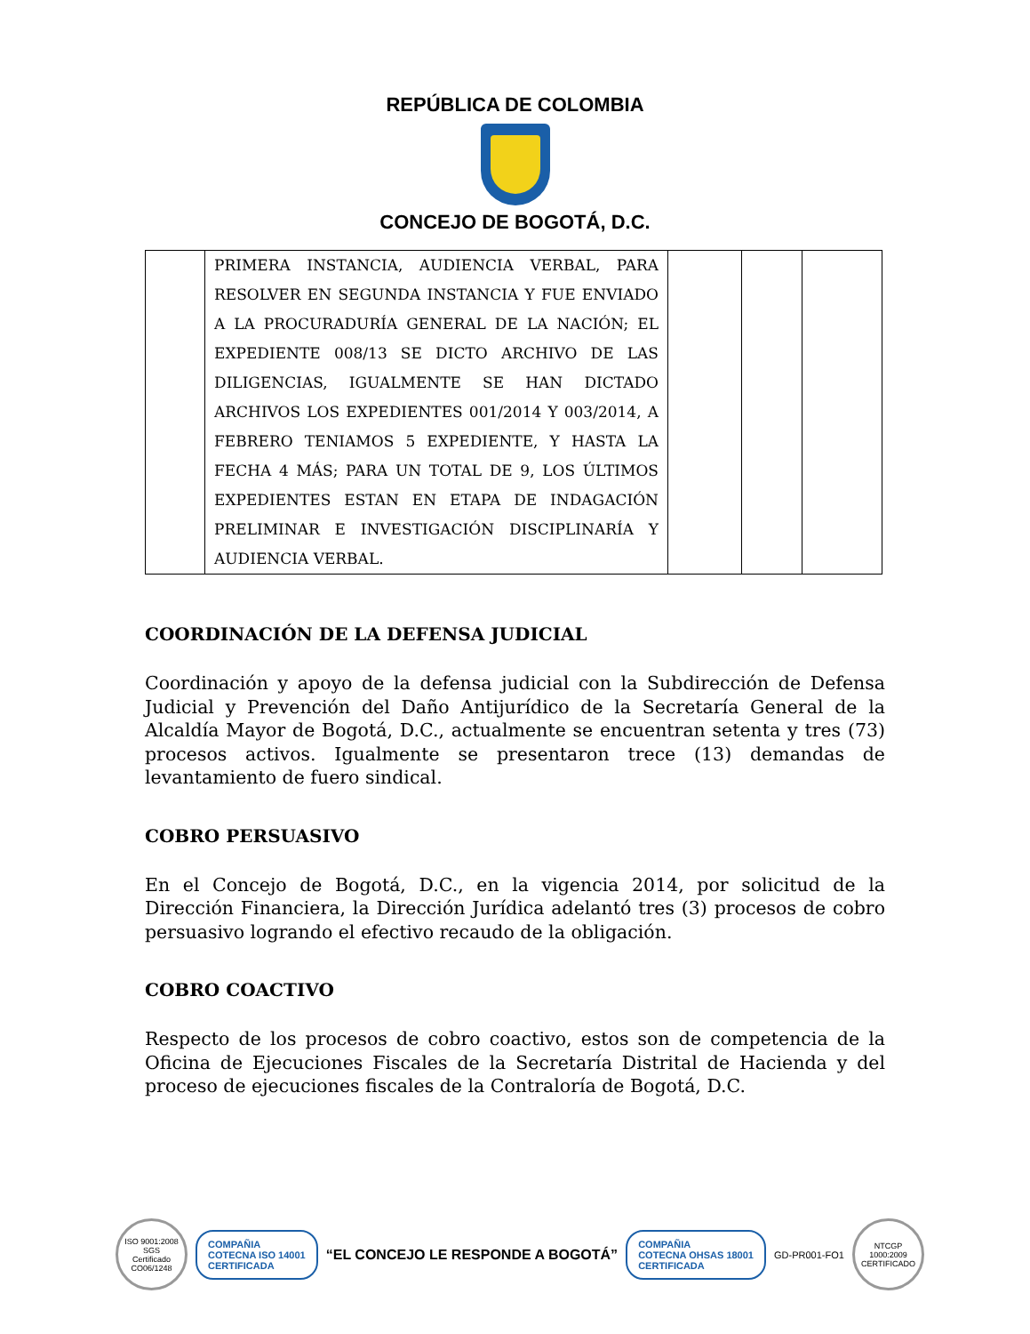REPÚBLICA DE COLOMBIA
CONCEJO DE BOGOTÁ, D.C.
| | PRIMERA INSTANCIA, AUDIENCIA VERBAL, PARA RESOLVER EN SEGUNDA INSTANCIA Y FUE ENVIADO A LA PROCURADURÍA GENERAL DE LA NACIÓN; EL EXPEDIENTE 008/13 SE DICTO ARCHIVO DE LAS DILIGENCIAS, IGUALMENTE SE HAN DICTADO ARCHIVOS LOS EXPEDIENTES 001/2014 Y 003/2014, A FEBRERO TENIAMOS 5 EXPEDIENTE, Y HASTA LA FECHA 4 MÁS; PARA UN TOTAL DE 9, LOS ÚLTIMOS EXPEDIENTES ESTAN EN ETAPA DE INDAGACIÓN PRELIMINAR E INVESTIGACIÓN DISCIPLINARÍA Y AUDIENCIA VERBAL. | | | |
COORDINACIÓN DE LA DEFENSA JUDICIAL
Coordinación y apoyo de la defensa judicial con la Subdirección de Defensa Judicial y Prevención del Daño Antijurídico de la Secretaría General de la Alcaldía Mayor de Bogotá, D.C., actualmente se encuentran setenta y tres (73) procesos activos. Igualmente se presentaron trece (13) demandas de levantamiento de fuero sindical.
COBRO PERSUASIVO
En el Concejo de Bogotá, D.C., en la vigencia 2014, por solicitud de la Dirección Financiera, la Dirección Jurídica adelantó tres (3) procesos de cobro persuasivo logrando el efectivo recaudo de la obligación.
COBRO COACTIVO
Respecto de los procesos de cobro coactivo, estos son de competencia de la Oficina de Ejecuciones Fiscales de la Secretaría Distrital de Hacienda y del proceso de ejecuciones fiscales de la Contraloría de Bogotá, D.C.
ISO 9001:2008 SGS
Certificado CO06/1248
COMPAÑIA
COTECNA ISO 14001
CERTIFICADA
“EL CONCEJO LE RESPONDE A BOGOTÁ”
COMPAÑIA
COTECNA OHSAS 18001
CERTIFICADA
GD-PR001-FO1
NTCGP 1000:2009
CERTIFICADO